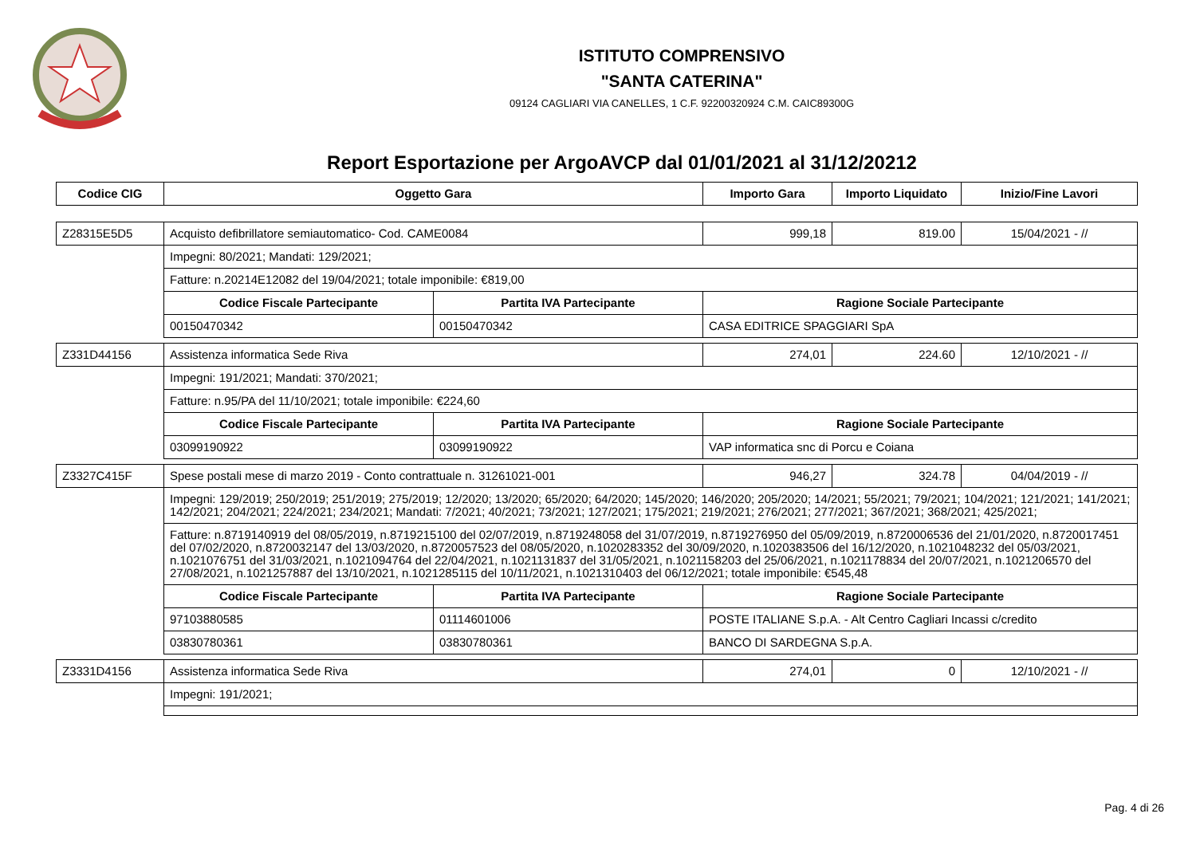ISTITUTO COMPRENSIVO
"SANTA CATERINA"
09124 CAGLIARI VIA CANELLES, 1 C.F. 92200320924 C.M. CAIC89300G
Report Esportazione per ArgoAVCP dal 01/01/2021 al 31/12/20212
| Codice CIG | Oggetto Gara | | Importo Gara | Importo Liquidato | Inizio/Fine Lavori |
| --- | --- | --- | --- | --- | --- |
| Z28315E5D5 | Acquisto defibrillatore semiautomatico- Cod. CAME0084 | | 999,18 | 819.00 | 15/04/2021 - // |
| | Impegni: 80/2021; Mandati: 129/2021; | | | | |
| | Fatture: n.20214E12082 del 19/04/2021; totale imponibile: €819,00 | | | | |
| | Codice Fiscale Partecipante | Partita IVA Partecipante | Ragione Sociale Partecipante | | |
| | 00150470342 | 00150470342 | CASA EDITRICE SPAGGIARI SpA | | |
| Z331D44156 | Assistenza informatica Sede Riva | | 274,01 | 224.60 | 12/10/2021 - // |
| | Impegni: 191/2021; Mandati: 370/2021; | | | | |
| | Fatture: n.95/PA del 11/10/2021; totale imponibile: €224,60 | | | | |
| | Codice Fiscale Partecipante | Partita IVA Partecipante | Ragione Sociale Partecipante | | |
| | 03099190922 | 03099190922 | VAP informatica snc di Porcu e Coiana | | |
| Z3327C415F | Spese postali mese di marzo 2019 - Conto contrattuale n. 31261021-001 | | 946,27 | 324.78 | 04/04/2019 - // |
| | Impegni: 129/2019; 250/2019; 251/2019; 275/2019; 12/2020; 13/2020; 65/2020; 64/2020; 145/2020; 146/2020; 205/2020; 14/2021; 55/2021; 79/2021; 104/2021; 121/2021; 141/2021; 142/2021; 204/2021; 224/2021; 234/2021; Mandati: 7/2021; 40/2021; 73/2021; 127/2021; 175/2021; 219/2021; 276/2021; 277/2021; 367/2021; 368/2021; 425/2021; | | | | |
| | Fatture: n.8719140919 del 08/05/2019, n.8719215100 del 02/07/2019, n.8719248058 del 31/07/2019, n.8719276950 del 05/09/2019, n.8720006536 del 21/01/2020, n.8720017451 del 07/02/2020, n.8720032147 del 13/03/2020, n.8720057523 del 08/05/2020, n.1020283352 del 30/09/2020, n.1020383506 del 16/12/2020, n.1021048232 del 05/03/2021, n.1021076751 del 31/03/2021, n.1021094764 del 22/04/2021, n.1021131837 del 31/05/2021, n.1021158203 del 25/06/2021, n.1021178834 del 20/07/2021, n.1021206570 del 27/08/2021, n.1021257887 del 13/10/2021, n.1021285115 del 10/11/2021, n.1021310403 del 06/12/2021; totale imponibile: €545,48 | | | | |
| | Codice Fiscale Partecipante | Partita IVA Partecipante | Ragione Sociale Partecipante | | |
| | 97103880585 | 01114601006 | POSTE ITALIANE S.p.A. - Alt Centro Cagliari Incassi c/credito | | |
| | 03830780361 | 03830780361 | BANCO DI SARDEGNA S.p.A. | | |
| Z3331D4156 | Assistenza informatica Sede Riva | | 274,01 | 0 | 12/10/2021 - // |
| | Impegni: 191/2021; | | | | |
Pag. 4 di 26